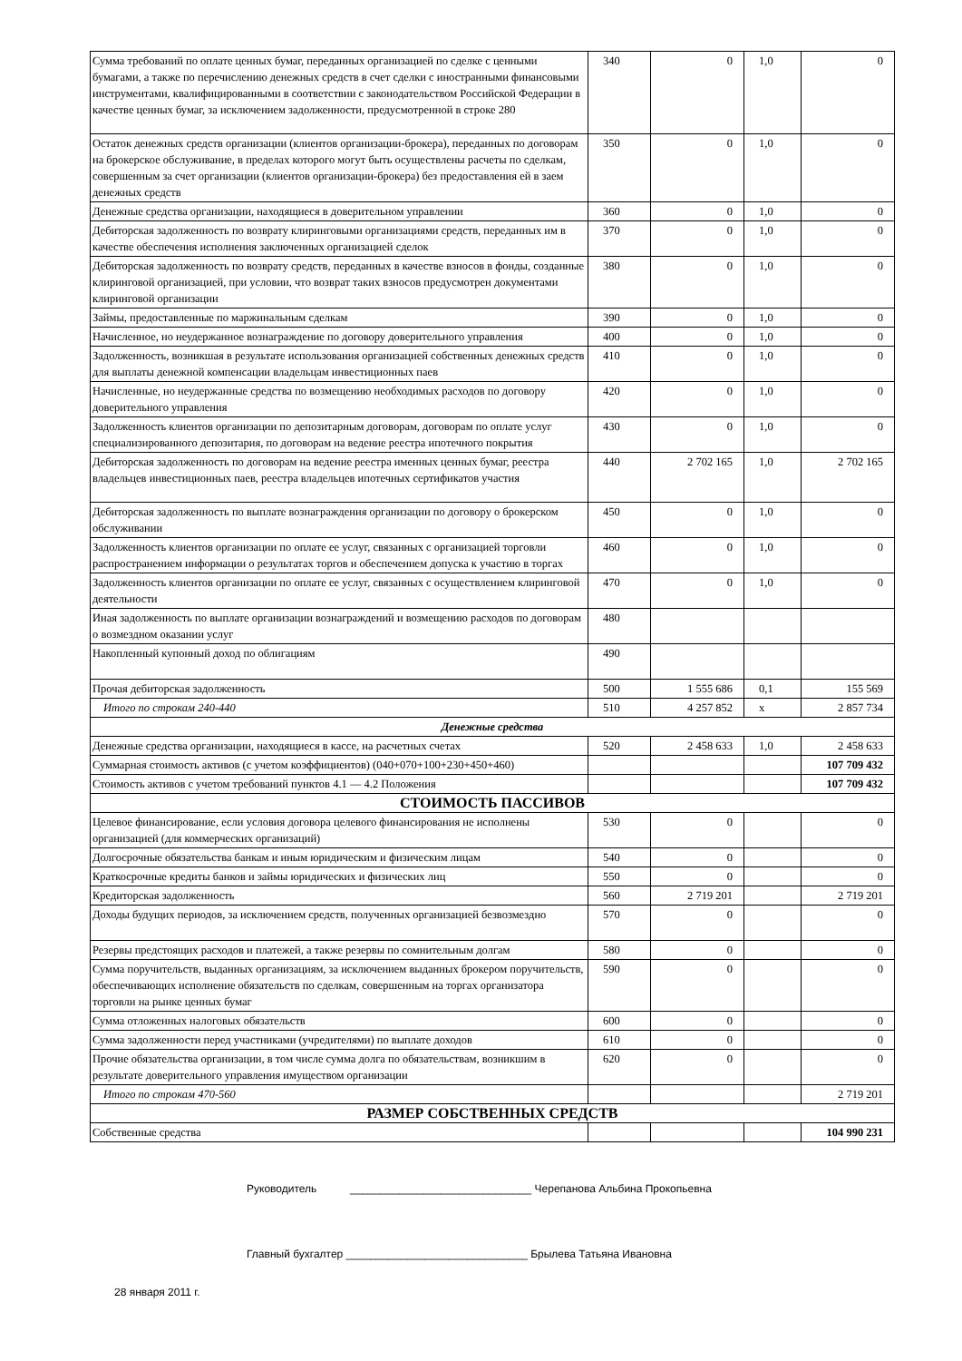| Сумма требований по оплате ценных бумаг, переданных организацией по сделке с ценными бумагами, а также по перечислению денежных средств в счет сделки с иностранными финансовыми инструментами, квалифицированными в соответствии с законодательством Российской Федерации в качестве ценных бумаг, за исключением задолженности, предусмотренной в строке 280 | 340 | 0 | 1,0 | 0 |
| Остаток денежных средств организации (клиентов организации-брокера), переданных по договорам на брокерское обслуживание, в пределах которого могут быть осуществлены расчеты по сделкам, совершенным за счет организации (клиентов организации-брокера) без предоставления ей в заем денежных средств | 350 | 0 | 1,0 | 0 |
| Денежные средства организации, находящиеся в доверительном управлении | 360 | 0 | 1,0 | 0 |
| Дебиторская задолженность по возврату клиринговыми организациями средств, переданных им в качестве обеспечения исполнения заключенных организацией сделок | 370 | 0 | 1,0 | 0 |
| Дебиторская задолженность по возврату средств, переданных в качестве взносов в фонды, созданные клиринговой организацией, при условии, что возврат таких взносов предусмотрен документами клиринговой организации | 380 | 0 | 1,0 | 0 |
| Займы, предоставленные по маржинальным сделкам | 390 | 0 | 1,0 | 0 |
| Начисленное, но неудержанное вознаграждение по договору доверительного управления | 400 | 0 | 1,0 | 0 |
| Задолженность, возникшая в результате использования организацией собственных денежных средств для выплаты денежной компенсации владельцам инвестиционных паев | 410 | 0 | 1,0 | 0 |
| Начисленные, но неудержанные средства по возмещению необходимых расходов по договору доверительного управления | 420 | 0 | 1,0 | 0 |
| Задолженность клиентов организации по депозитарным договорам, договорам по оплате услуг специализированного депозитария, по договорам на ведение реестра ипотечного покрытия | 430 | 0 | 1,0 | 0 |
| Дебиторская задолженность по договорам на ведение реестра именных ценных бумаг, реестра владельцев инвестиционных паев, реестра владельцев ипотечных сертификатов участия | 440 | 2 702 165 | 1,0 | 2 702 165 |
| Дебиторская задолженность по выплате вознаграждения организации по договору о брокерском обслуживании | 450 | 0 | 1,0 | 0 |
| Задолженность клиентов организации по оплате ее услуг, связанных с организацией торговли распространением информации о результатах торгов и обеспечением допуска к участию в торгах | 460 | 0 | 1,0 | 0 |
| Задолженность клиентов организации по оплате ее услуг, связанных с осуществлением клиринговой деятельности | 470 | 0 | 1,0 | 0 |
| Иная задолженность по выплате организации вознаграждений и возмещению расходов по договорам о возмездном оказании услуг | 480 | | | |
| Накопленный купонный доход по облигациям | 490 | | | |
| Прочая дебиторская задолженность | 500 | 1 555 686 | 0,1 | 155 569 |
| Итого по строкам 240-440 | 510 | 4 257 852 | х | 2 857 734 |
| Денежные средства | | | | |
| Денежные средства организации, находящиеся в кассе, на расчетных счетах | 520 | 2 458 633 | 1,0 | 2 458 633 |
| Суммарная стоимость активов (с учетом коэффициентов) (040+070+100+230+450+460) | | | | 107 709 432 |
| Стоимость активов с учетом требований пунктов 4.1 — 4.2 Положения | | | | 107 709 432 |
| СТОИМОСТЬ ПАССИВОВ | | | | |
| Целевое финансирование, если условия договора целевого финансирования не исполнены организацией (для коммерческих организаций) | 530 | 0 | | 0 |
| Долгосрочные обязательства банкам и иным юридическим и физическим лицам | 540 | 0 | | 0 |
| Краткосрочные кредиты банков и займы юридических и физических лиц | 550 | 0 | | 0 |
| Кредиторская задолженность | 560 | 2 719 201 | | 2 719 201 |
| Доходы будущих периодов, за исключением средств, полученных организацией безвозмездно | 570 | 0 | | 0 |
| Резервы предстоящих расходов и платежей, а также резервы по сомнительным долгам | 580 | 0 | | 0 |
| Сумма поручительств, выданных организациям, за исключением выданных брокером поручительств, обеспечивающих исполнение обязательств по сделкам, совершенным на торгах организатора торговли на рынке ценных бумаг | 590 | 0 | | 0 |
| Сумма отложенных налоговых обязательств | 600 | 0 | | 0 |
| Сумма задолженности перед участниками (учредителями) по выплате доходов | 610 | 0 | | 0 |
| Прочие обязательства организации, в том числе сумма долга по обязательствам, возникшим в результате доверительного управления имуществом организации | 620 | 0 | | 0 |
| Итого по строкам 470-560 | | | | 2 719 201 |
| РАЗМЕР СОБСТВЕННЫХ СРЕДСТВ | | | | |
| Собственные средства | | | | 104 990 231 |
Руководитель ______________________________ Черепанова Альбина Прокопьевна
Главный бухгалтер ______________________________ Брылева Татьяна Ивановна
28 января 2011 г.